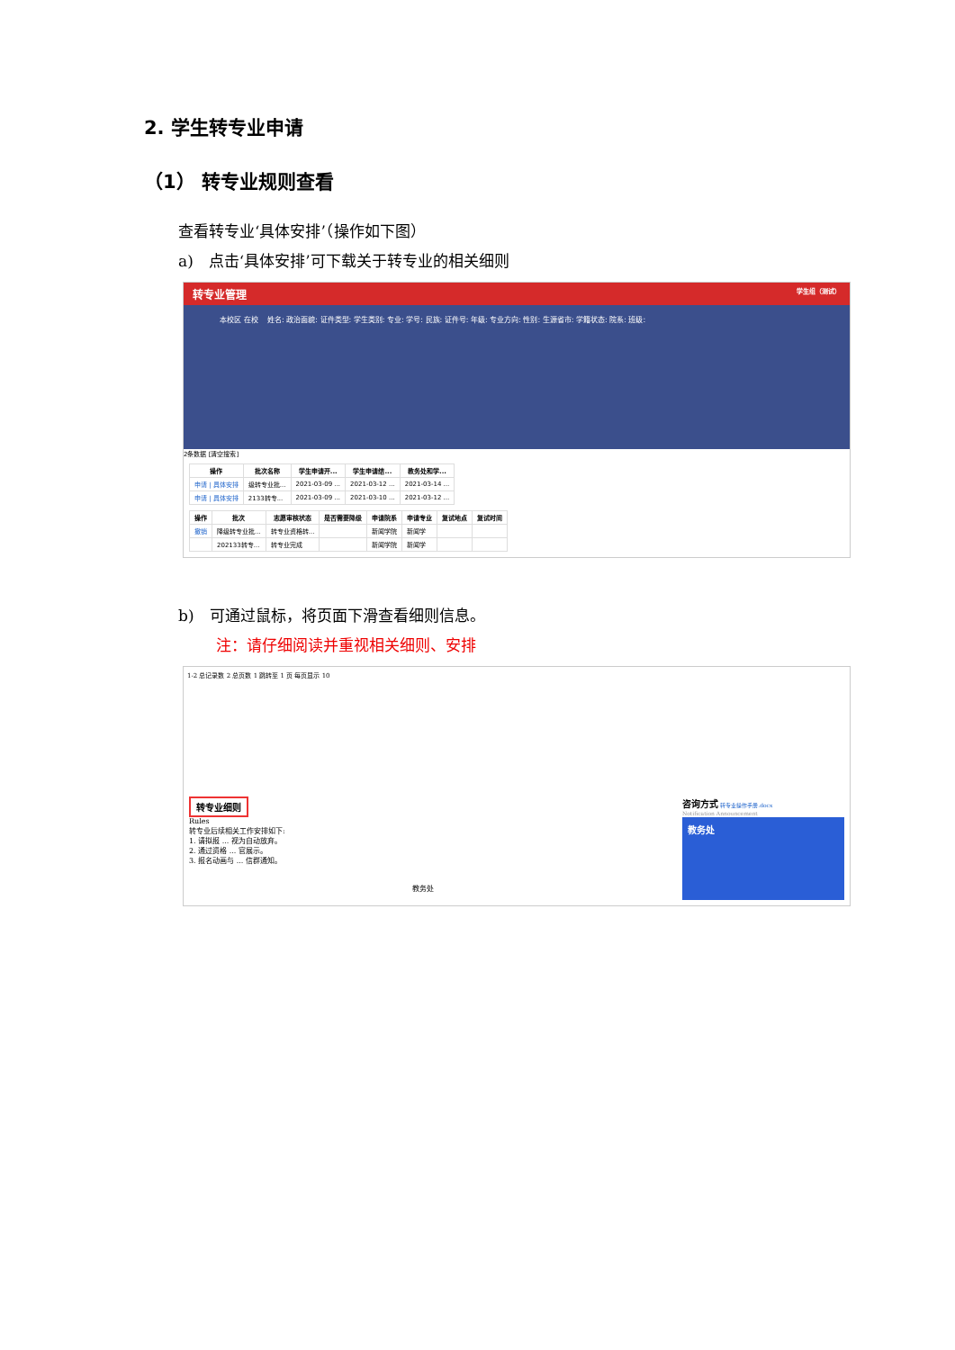2. 学生转专业申请
（1） 转专业规则查看
查看转专业‘具体安排’（操作如下图）
a)　点击‘具体安排’可下载关于转专业的相关细则
转专业管理 学生组（测试）
本校区 在校 　姓名: 政治面貌: 证件类型: 学生类别: 专业: 学号: 民族: 证件号: 年级: 专业方向: 性别: 生源省市: 学籍状态: 院系: 班级:
2条数据 [清空搜索]
| 操作 | 批次名称 | 学生申请开... | 学生申请结... | 教务处和学... |
| --- | --- | --- | --- | --- |
| 申请 / 具体安排 | 级转专业批... | 2021-03-09 ... | 2021-03-12 ... | 2021-03-14 ... |
| 申请 / 具体安排 | 2133转专... | 2021-03-09 ... | 2021-03-10 ... | 2021-03-12 ... |
| 操作 | 批次 | 志愿审核状态 | 是否需要降级 | 申请院系 | 申请专业 | 复试地点 | 复试时间 |
| --- | --- | --- | --- | --- | --- | --- | --- |
| 撤销 | 降级转专业批... | 转专业资格转... | | 新闻学院 | 新闻学 | | |
| | 202133转专... | 转专业完成 | | 新闻学院 | 新闻学 | | |
b)　可通过鼠标，将页面下滑查看细则信息。
注：请仔细阅读并重视相关细则、安排
1-2 总记录数 2 总页数 1 跳转至 1 页 每页显示 10
转专业细则
Rules
转专业后续相关工作安排如下:
1. 请拟报 ... 视为自动放弃。
2. 通过资格 ... 官展示。
3. 报名动画与 ... 信群通知。
教务处
咨询方式 转专业操作手册.docx
Notification Announcement
教务处